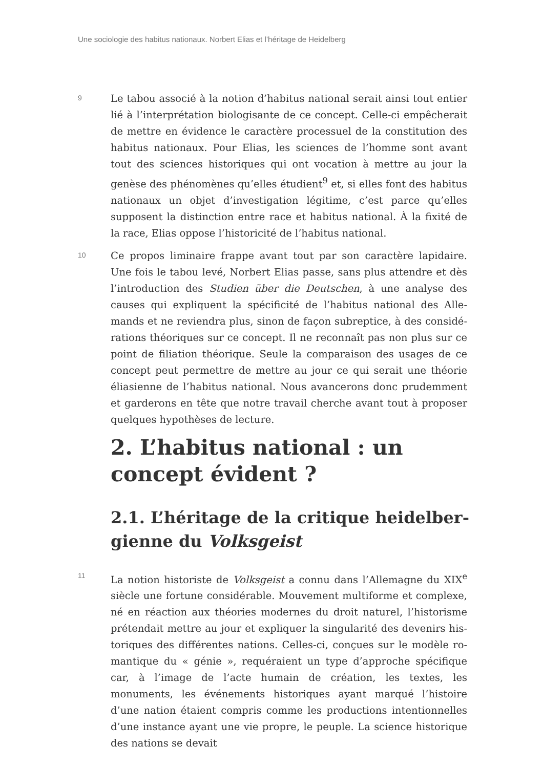Une sociologie des habitus nationaux. Norbert Elias et l’héritage de Heidelberg
9
Le tabou associé à la notion d’habitus national serait ainsi tout entier lié à l’interprétation biologisante de ce concept. Celle-ci empêcherait de mettre en évidence le caractère processuel de la constitution des habitus nationaux. Pour Elias, les sciences de l’homme sont avant tout des sciences historiques qui ont vocation à mettre au jour la genèse des phénomènes qu’elles étudient<sup>9</sup> et, si elles font des habitus natio­naux un objet d’investigation légitime, c’est parce qu’elles supposent la distinction entre race et habitus national. À la fixité de la race, Elias oppose l’historicité de l’habitus national.
10
Ce propos liminaire frappe avant tout par son caractère lapidaire. Une fois le tabou levé, Norbert Elias passe, sans plus attendre et dès l’introduction des Studien über die Deutschen, à une analyse des causes qui expliquent la spécificité de l’habitus national des Alle­mands et ne reviendra plus, sinon de façon subreptice, à des considé­rations théoriques sur ce concept. Il ne reconnaît pas non plus sur ce point de filiation théorique. Seule la comparaison des usages de ce concept peut permettre de mettre au jour ce qui serait une théorie éliasienne de l’habitus national. Nous avancerons donc prudemment et garderons en tête que notre travail cherche avant tout à proposer quelques hypothèses de lecture.
2. L’habitus national : un concept évident ?
2.1. L’héritage de la critique heidelber­gienne du Volksgeist
11
La notion historiste de Volksgeist a connu dans l’Allemagne du XIX<sup>e</sup> siècle une fortune considérable. Mouvement multiforme et complexe, né en réaction aux théories modernes du droit naturel, l’historisme prétendait mettre au jour et expliquer la singularité des devenirs his­toriques des différentes nations. Celles-ci, conçues sur le modèle ro­mantique du « génie », requéraient un type d’approche spécifique car, à l’image de l’acte humain de création, les textes, les monuments, les événements historiques ayant marqué l’histoire d’une nation étaient compris comme les productions intentionnelles d’une instance ayant une vie propre, le peuple. La science historique des nations se devait